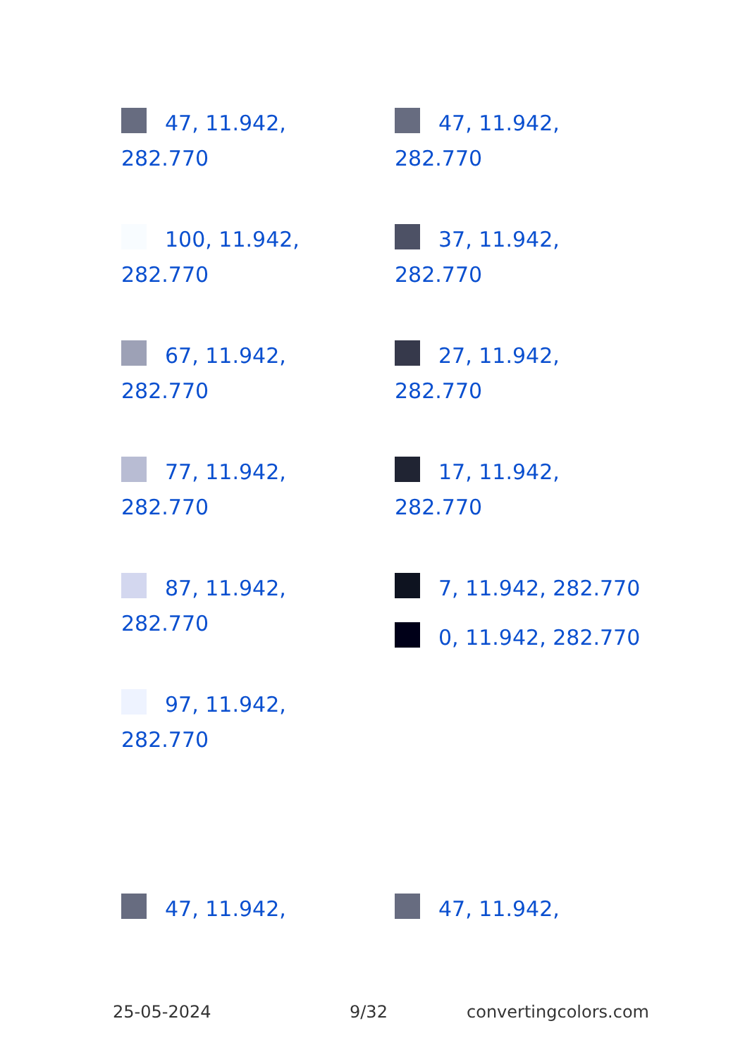47, 11.942, 282.770
100, 11.942, 282.770
67, 11.942, 282.770
77, 11.942, 282.770
87, 11.942, 282.770
97, 11.942, 282.770
47, 11.942, 282.770
37, 11.942, 282.770
27, 11.942, 282.770
17, 11.942, 282.770
7, 11.942, 282.770
0, 11.942, 282.770
47, 11.942, 47, 11.942,
25-05-2024 9/32 convertingcolors.com